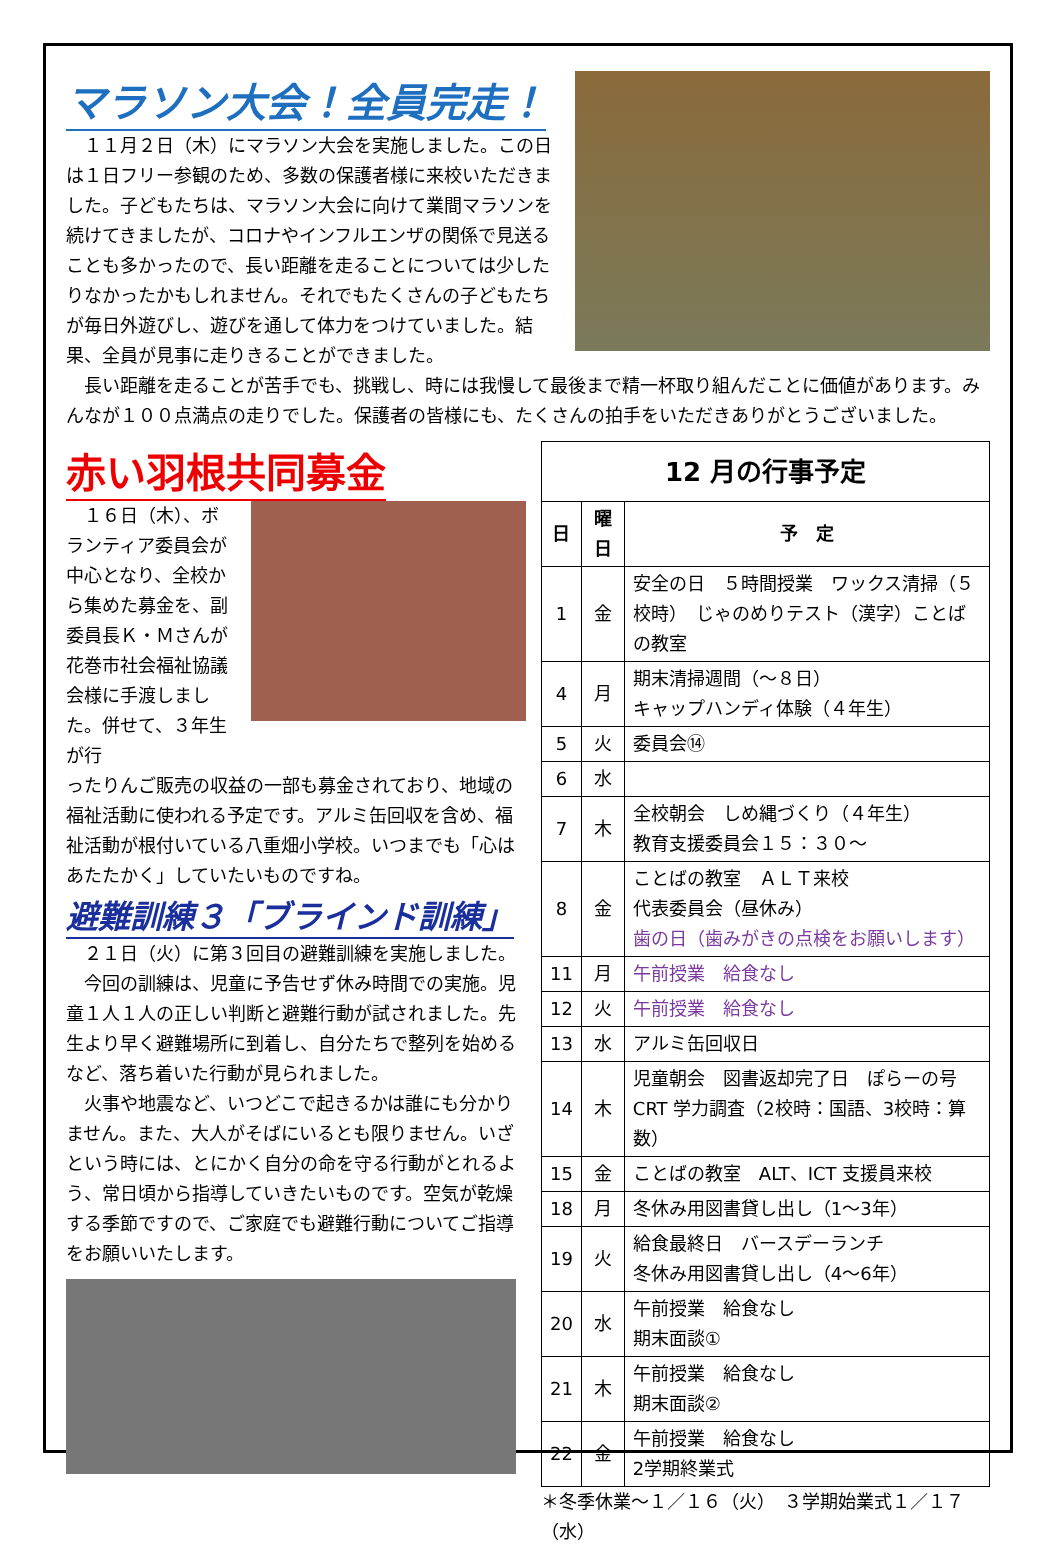マラソン大会！全員完走！
　１１月２日（木）にマラソン大会を実施しました。この日は１日フリー参観のため、多数の保護者様に来校いただきました。子どもたちは、マラソン大会に向けて業間マラソンを続けてきましたが、コロナやインフルエンザの関係で見送ることも多かったので、長い距離を走ることについては少したりなかったかもしれません。それでもたくさんの子どもたちが毎日外遊びし、遊びを通して体力をつけていました。結果、全員が見事に走りきることができました。
　長い距離を走ることが苦手でも、挑戦し、時には我慢して最後まで精一杯取り組んだことに価値があります。みんなが１００点満点の走りでした。保護者の皆様にも、たくさんの拍手をいただきありがとうございました。
赤い羽根共同募金
　１６日（木）、ボランティア委員会が中心となり、全校から集めた募金を、副委員長Ｋ・Ｍさんが花巻市社会福祉協議会様に手渡しました。併せて、３年生が行
ったりんご販売の収益の一部も募金されており、地域の福祉活動に使われる予定です。アルミ缶回収を含め、福祉活動が根付いている八重畑小学校。いつまでも「心はあたたかく」していたいものですね。
避難訓練３「ブラインド訓練」
　２１日（火）に第３回目の避難訓練を実施しました。
　今回の訓練は、児童に予告せず休み時間での実施。児童１人１人の正しい判断と避難行動が試されました。先生より早く避難場所に到着し、自分たちで整列を始めるなど、落ち着いた行動が見られました。
　火事や地震など、いつどこで起きるかは誰にも分かりません。また、大人がそばにいるとも限りません。いざという時には、とにかく自分の命を守る行動がとれるよう、常日頃から指導していきたいものです。空気が乾燥する季節ですので、ご家庭でも避難行動についてご指導をお願いいたします。
| 12 月の行事予定 | | |
| --- | --- | --- |
| 日 | 曜日 | 予 定 |
| 1 | 金 | 安全の日 ５時間授業 ワックス清掃（５校時） じゃのめりテスト（漢字）ことばの教室 |
| 4 | 月 | 期末清掃週間（～８日） キャップハンディ体験（４年生） |
| 5 | 火 | 委員会⑭ |
| 6 | 水 | |
| 7 | 木 | 全校朝会 しめ縄づくり（４年生） 教育支援委員会１５：３０～ |
| 8 | 金 | ことばの教室 ＡＬＴ来校 代表委員会（昼休み） 歯の日（歯みがきの点検をお願いします） |
| 11 | 月 | 午前授業 給食なし |
| 12 | 火 | 午前授業 給食なし |
| 13 | 水 | アルミ缶回収日 |
| 14 | 木 | 児童朝会 図書返却完了日 ぽらーの号 CRT 学力調査（2校時：国語、3校時：算数） |
| 15 | 金 | ことばの教室 ALT、ICT 支援員来校 |
| 18 | 月 | 冬休み用図書貸し出し（1～3年） |
| 19 | 火 | 給食最終日 バースデーランチ 冬休み用図書貸し出し（4～6年） |
| 20 | 水 | 午前授業 給食なし 期末面談① |
| 21 | 木 | 午前授業 給食なし 期末面談② |
| 22 | 金 | 午前授業 給食なし 2学期終業式 |
＊冬季休業～１／１６（火）　３学期始業式１／１７（水）